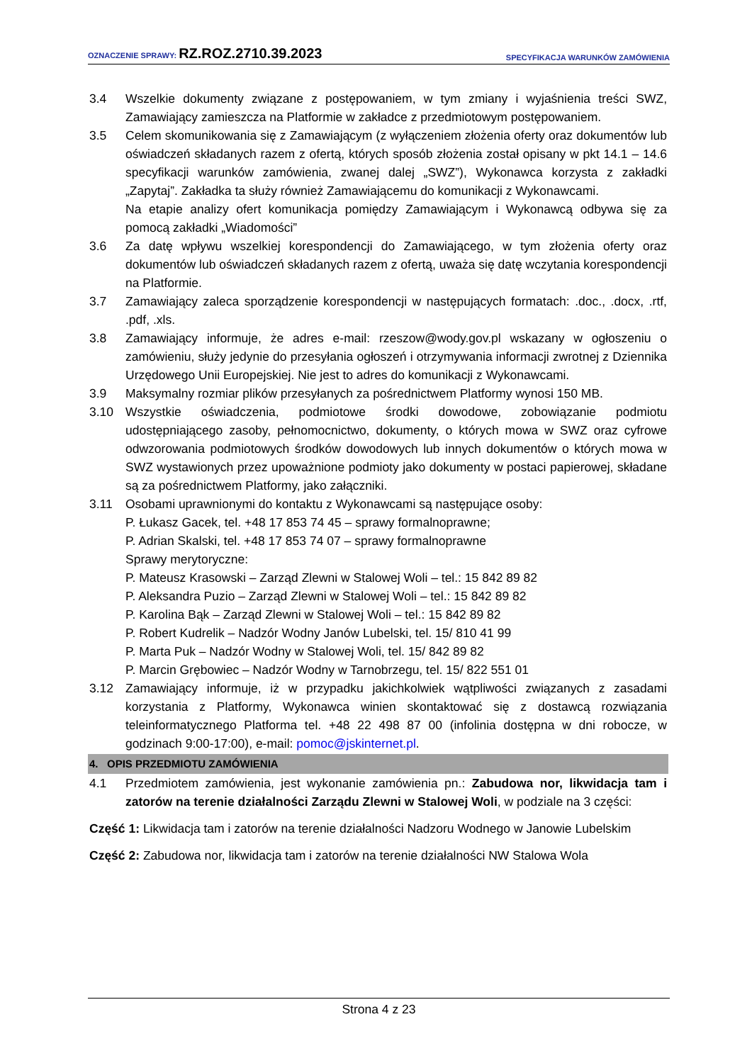OZNACZENIE SPRAWY: RZ.ROZ.2710.39.2023 SPECYFIKACJA WARUNKÓW ZAMÓWIENIA
3.4 Wszelkie dokumenty związane z postępowaniem, w tym zmiany i wyjaśnienia treści SWZ, Zamawiający zamieszcza na Platformie w zakładce z przedmiotowym postępowaniem.
3.5 Celem skomunikowania się z Zamawiającym (z wyłączeniem złożenia oferty oraz dokumentów lub oświadczeń składanych razem z ofertą, których sposób złożenia został opisany w pkt 14.1 – 14.6 specyfikacji warunków zamówienia, zwanej dalej „SWZ”), Wykonawca korzysta z zakładki „Zapytaj”. Zakładka ta służy również Zamawiającemu do komunikacji z Wykonawcami.
Na etapie analizy ofert komunikacja pomiędzy Zamawiającym i Wykonawcą odbywa się za pomocą zakładki „Wiadomości”
3.6 Za datę wpływu wszelkiej korespondencji do Zamawiającego, w tym złożenia oferty oraz dokumentów lub oświadczeń składanych razem z ofertą, uważa się datę wczytania korespondencji na Platformie.
3.7 Zamawiający zaleca sporządzenie korespondencji w następujących formatach: .doc., .docx, .rtf, .pdf, .xls.
3.8 Zamawiający informuje, że adres e-mail: rzeszow@wody.gov.pl wskazany w ogłoszeniu o zamówieniu, służy jedynie do przesyłania ogłoszeń i otrzymywania informacji zwrotnej z Dziennika Urzędowego Unii Europejskiej. Nie jest to adres do komunikacji z Wykonawcami.
3.9 Maksymalny rozmiar plików przesyłanych za pośrednictwem Platformy wynosi 150 MB.
3.10 Wszystkie oświadczenia, podmiotowe środki dowodowe, zobowiązanie podmiotu udostępniającego zasoby, pełnomocnictwo, dokumenty, o których mowa w SWZ oraz cyfrowe odwzorowania podmiotowych środków dowodowych lub innych dokumentów o których mowa w SWZ wystawionych przez upoważnione podmioty jako dokumenty w postaci papierowej, składane są za pośrednictwem Platformy, jako załączniki.
3.11 Osobami uprawnionymi do kontaktu z Wykonawcami są następujące osoby:
P. Łukasz Gacek, tel. +48 17 853 74 45 – sprawy formalnoprawne;
P. Adrian Skalski, tel. +48 17 853 74 07 – sprawy formalnoprawne
Sprawy merytoryczne:
P. Mateusz Krasowski – Zarząd Zlewni w Stalowej Woli – tel.: 15 842 89 82
P. Aleksandra Puzio – Zarząd Zlewni w Stalowej Woli – tel.: 15 842 89 82
P. Karolina Bąk – Zarząd Zlewni w Stalowej Woli – tel.: 15 842 89 82
P. Robert Kudrelik – Nadzór Wodny Janów Lubelski, tel. 15/ 810 41 99
P. Marta Puk – Nadzór Wodny w Stalowej Woli, tel. 15/ 842 89 82
P. Marcin Grębowiec – Nadzór Wodny w Tarnobrzegu, tel. 15/ 822 551 01
3.12 Zamawiający informuje, iż w przypadku jakichkolwiek wątpliwości związanych z zasadami korzystania z Platformy, Wykonawca winien skontaktować się z dostawcą rozwiązania teleinformatycznego Platforma tel. +48 22 498 87 00 (infolinia dostępna w dni robocze, w godzinach 9:00-17:00), e-mail: pomoc@jskinternet.pl.
4. OPIS PRZEDMIOTU ZAMÓWIENIA
4.1 Przedmiotem zamówienia, jest wykonanie zamówienia pn.: Zabudowa nor, likwidacja tam i zatorów na terenie działalności Zarządu Zlewni w Stalowej Woli, w podziale na 3 części:
Część 1: Likwidacja tam i zatorów na terenie działalności Nadzoru Wodnego w Janowie Lubelskim
Część 2: Zabudowa nor, likwidacja tam i zatorów na terenie działalności NW Stalowa Wola
Strona 4 z 23